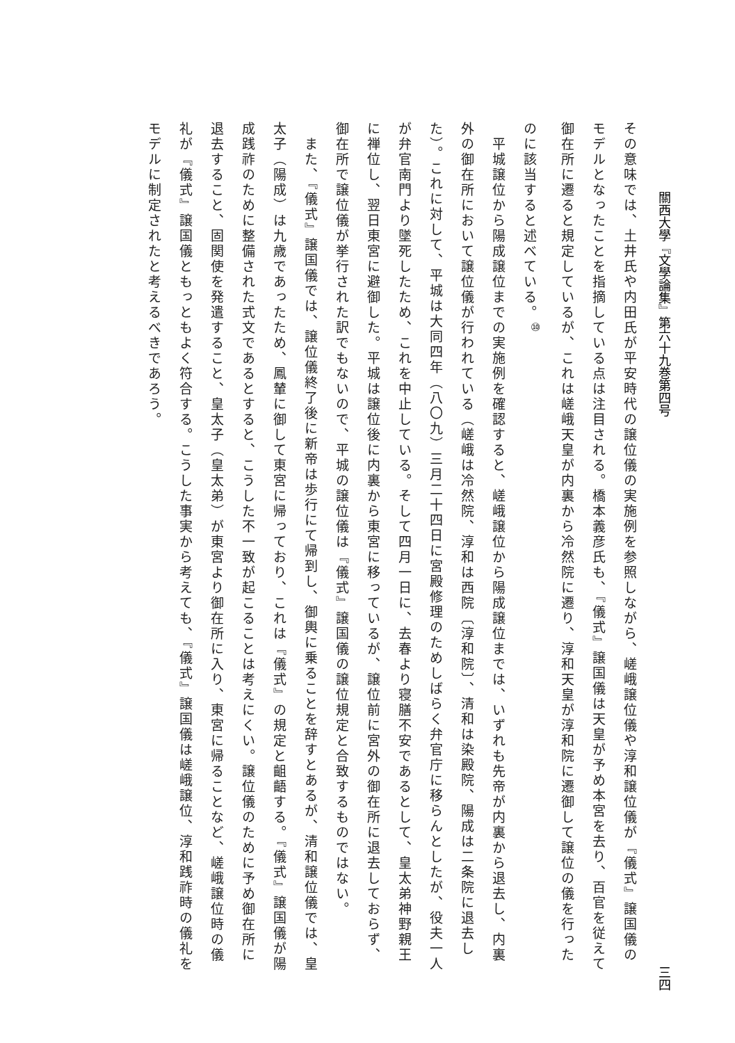關西大學『文學論集』第六十九巻第四号 三四
その意味では、土井氏や内田氏が平安時代の譲位儀の実施例を参照しながら、嵯峨譲位儀や淳和譲位儀が『儀式』譲国儀のモデルとなったことを指摘している点は注目される。橋本義彦氏も、『儀式』譲国儀は天皇が予め本宮を去り、百官を従えて御在所に遷ると規定しているが、これは嵯峨天皇が内裏から冷然院に遷り、淳和天皇が淳和院に遷御して譲位の儀を行ったのに該当すると述べている。<sup>⑩</sup>
　平城譲位から陽成譲位までの実施例を確認すると、嵯峨譲位から陽成譲位までは、いずれも先帝が内裏から退去し、内裏外の御在所において譲位儀が行われている（嵯峨は冷然院、淳和は西院〔淳和院〕、清和は染殿院、陽成は二条院に退去した）。これに対して、平城は大同四年（八〇九）三月二十四日に宮殿修理のためしばらく弁官庁に移らんとしたが、役夫一人が弁官南門より墜死したため、これを中止している。そして四月一日に、去春より寝膳不安であるとして、皇太弟神野親王に禅位し、翌日東宮に避御した。平城は譲位後に内裏から東宮に移っているが、譲位前に宮外の御在所に退去しておらず、御在所で譲位儀が挙行された訳でもないので、平城の譲位儀は『儀式』譲国儀の譲位規定と合致するものではない。
　また、『儀式』譲国儀では、譲位儀終了後に新帝は歩行にて帰到し、御輿に乗ることを辞すとあるが、清和譲位儀では、皇太子（陽成）は九歳であったため、鳳輦に御して東宮に帰っており、これは『儀式』の規定と齟齬する。『儀式』譲国儀が陽成践祚のために整備された式文であるとすると、こうした不一致が起こることは考えにくい。譲位儀のために予め御在所に退去すること、固関使を発遣すること、皇太子（皇太弟）が東宮より御在所に入り、東宮に帰ることなど、嵯峨譲位時の儀礼が『儀式』譲国儀ともっともよく符合する。こうした事実から考えても、『儀式』譲国儀は嵯峨譲位、淳和践祚時の儀礼をモデルに制定されたと考えるべきであろう。